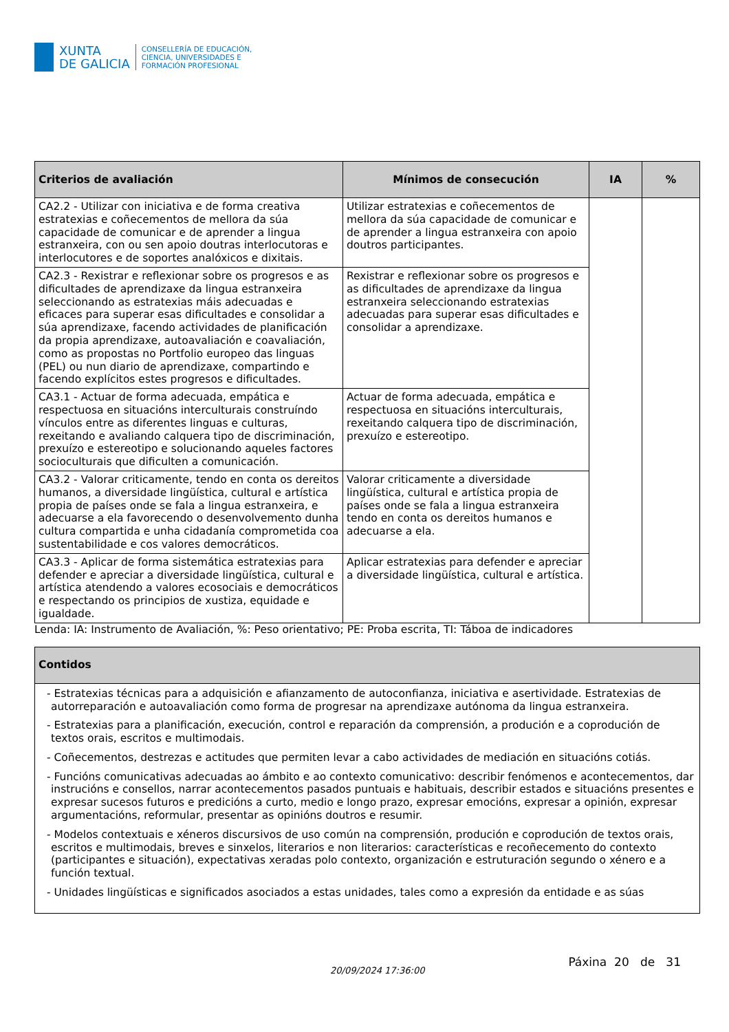XUNTA
DE GALICIA
CONSELLERÍA DE EDUCACIÓN,
CIENCIA, UNIVERSIDADES E
FORMACIÓN PROFESIONAL
| Criterios de avaliación | Mínimos de consecución | IA | % |
| --- | --- | --- | --- |
| CA2.2 - Utilizar con iniciativa e de forma creativa estratexias e coñecementos de mellora da súa capacidade de comunicar e de aprender a lingua estranxeira, con ou sen apoio doutras interlocutoras e interlocutores e de soportes analóxicos e dixitais. | Utilizar estratexias e coñecementos de mellora da súa capacidade de comunicar e de aprender a lingua estranxeira con apoio doutros participantes. | | |
| CA2.3 - Rexistrar e reflexionar sobre os progresos e as dificultades de aprendizaxe da lingua estranxeira seleccionando as estratexias máis adecuadas e eficaces para superar esas dificultades e consolidar a súa aprendizaxe, facendo actividades de planificación da propia aprendizaxe, autoavaliación e coavaliación, como as propostas no Portfolio europeo das linguas (PEL) ou nun diario de aprendizaxe, compartindo e facendo explícitos estes progresos e dificultades. | Rexistrar e reflexionar sobre os progresos e as dificultades de aprendizaxe da lingua estranxeira seleccionando estratexias adecuadas para superar esas dificultades e consolidar a aprendizaxe. | | |
| CA3.1 - Actuar de forma adecuada, empática e respectuosa en situacións interculturais construíndo vínculos entre as diferentes linguas e culturas, rexeitando e avaliando calquera tipo de discriminación, prexuízo e estereotipo e solucionando aqueles factores socioculturais que dificulten a comunicación. | Actuar de forma adecuada, empática e respectuosa en situacións interculturais, rexeitando calquera tipo de discriminación, prexuízo e estereotipo. | | |
| CA3.2 - Valorar criticamente, tendo en conta os dereitos humanos, a diversidade lingüística, cultural e artística propia de países onde se fala a lingua estranxeira, e adecuarse a ela favorecendo o desenvolvemento dunha cultura compartida e unha cidadanía comprometida coa sustentabilidade e cos valores democráticos. | Valorar criticamente a diversidade lingüística, cultural e artística propia de países onde se fala a lingua estranxeira tendo en conta os dereitos humanos e adecuarse a ela. | | |
| CA3.3 - Aplicar de forma sistemática estratexias para defender e apreciar a diversidade lingüística, cultural e artística atendendo a valores ecosociais e democráticos e respectando os principios de xustiza, equidade e igualdade. | Aplicar estratexias para defender e apreciar a diversidade lingüística, cultural e artística. | | |
Lenda: IA: Instrumento de Avaliación, %: Peso orientativo; PE: Proba escrita, TI: Táboa de indicadores
| Contidos |
| --- |
| - Estratexias técnicas para a adquisición e afianzamento de autoconfianza, iniciativa e asertividade. Estratexias de autorreparación e autoavaliación como forma de progresar na aprendizaxe autónoma da lingua estranxeira. - Estratexias para a planificación, execución, control e reparación da comprensión, a produción e a coprodución de textos orais, escritos e multimodais. - Coñecementos, destrezas e actitudes que permiten levar a cabo actividades de mediación en situacións cotiás. - Funcións comunicativas adecuadas ao ámbito e ao contexto comunicativo: describir fenómenos e acontecementos, dar instrucións e consellos, narrar acontecementos pasados puntuais e habituais, describir estados e situacións presentes e expresar sucesos futuros e predicións a curto, medio e longo prazo, expresar emocións, expresar a opinión, expresar argumentacións, reformular, presentar as opinións doutros e resumir. - Modelos contextuais e xéneros discursivos de uso común na comprensión, produción e coprodución de textos orais, escritos e multimodais, breves e sinxelos, literarios e non literarios: características e recoñecemento do contexto (participantes e situación), expectativas xeradas polo contexto, organización e estruturación segundo o xénero e a función textual. - Unidades lingüísticas e significados asociados a estas unidades, tales como a expresión da entidade e as súas |
20/09/2024 17:36:00
Páxina 20 de 31